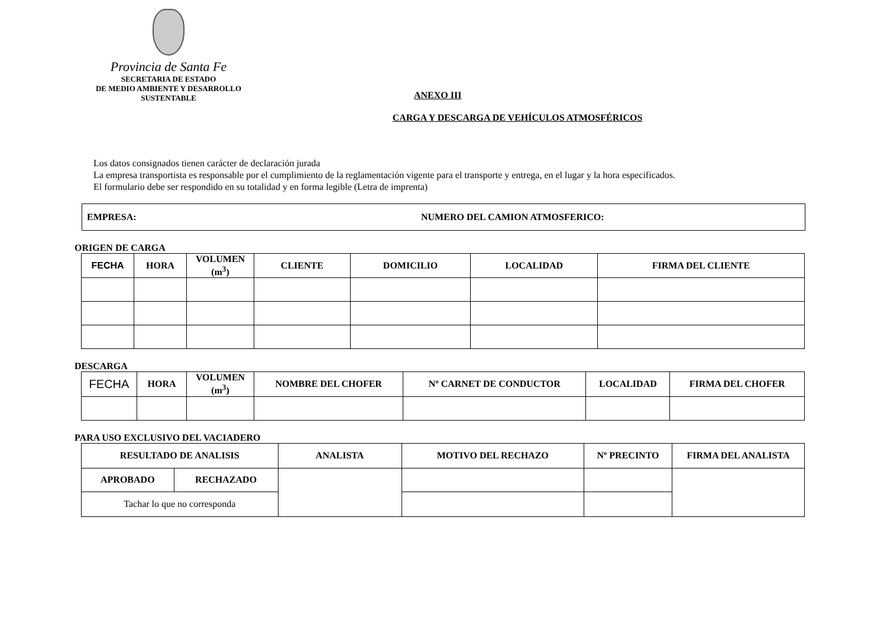Provincia de Santa Fe
SECRETARIA DE ESTADO
DE MEDIO AMBIENTE Y DESARROLLO
SUSTENTABLE
ANEXO III
CARGA Y DESCARGA DE VEHÍCULOS ATMOSFÉRICOS
Los datos consignados tienen carácter de declaración jurada
La empresa transportista es responsable por el cumplimiento de la reglamentación vigente para el transporte y entrega, en el lugar y la hora especificados.
El formulario debe ser respondido en su totalidad y en forma legible (Letra de imprenta)
EMPRESA: NUMERO DEL CAMION ATMOSFERICO:
ORIGEN DE CARGA
| FECHA | HORA | VOLUMEN (m<sup>3</sup>) | CLIENTE | DOMICILIO | LOCALIDAD | FIRMA DEL CLIENTE |
| --- | --- | --- | --- | --- | --- | --- |
DESCARGA
| FECHA | HORA | VOLUMEN (m<sup>3</sup>) | NOMBRE DEL CHOFER | Nº CARNET DE CONDUCTOR | LOCALIDAD | FIRMA DEL CHOFER |
| --- | --- | --- | --- | --- | --- | --- |
PARA USO EXCLUSIVO DEL VACIADERO
| RESULTADO DE ANALISIS | | ANALISTA | MOTIVO DEL RECHAZO | Nº PRECINTO | FIRMA DEL ANALISTA |
| --- | --- | --- | --- | --- | --- |
| APROBADO | RECHAZADO | | | | |
| Tachar lo que no corresponda | | | | | |